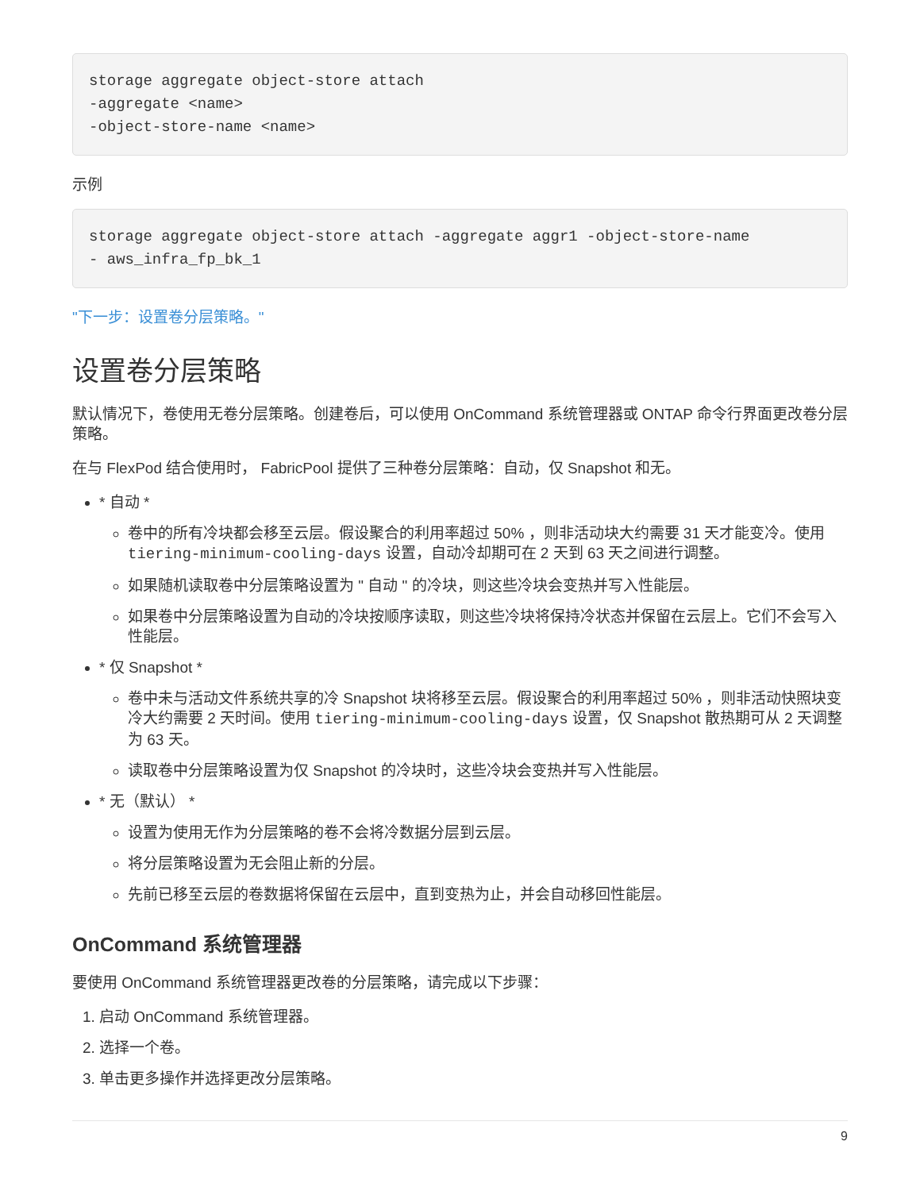storage aggregate object-store attach
-aggregate <name>
-object-store-name <name>
示例
storage aggregate object-store attach -aggregate aggr1 -object-store-name
- aws_infra_fp_bk_1
"下一步：设置卷分层策略。"
设置卷分层策略
默认情况下，卷使用无卷分层策略。创建卷后，可以使用 OnCommand 系统管理器或 ONTAP 命令行界面更改卷分层策略。
在与 FlexPod 结合使用时， FabricPool 提供了三种卷分层策略：自动，仅 Snapshot 和无。
* 自动 *
卷中的所有冷块都会移至云层。假设聚合的利用率超过 50% ，则非活动块大约需要 31 天才能变冷。使用 tiering-minimum-cooling-days 设置，自动冷却期可在 2 天到 63 天之间进行调整。
如果随机读取卷中分层策略设置为 " 自动 " 的冷块，则这些冷块会变热并写入性能层。
如果卷中分层策略设置为自动的冷块按顺序读取，则这些冷块将保持冷状态并保留在云层上。它们不会写入性能层。
* 仅 Snapshot *
卷中未与活动文件系统共享的冷 Snapshot 块将移至云层。假设聚合的利用率超过 50% ，则非活动快照块变冷大约需要 2 天时间。使用 tiering-minimum-cooling-days 设置，仅 Snapshot 散热期可从 2 天调整为 63 天。
读取卷中分层策略设置为仅 Snapshot 的冷块时，这些冷块会变热并写入性能层。
* 无（默认） *
设置为使用无作为分层策略的卷不会将冷数据分层到云层。
将分层策略设置为无会阻止新的分层。
先前已移至云层的卷数据将保留在云层中，直到变热为止，并会自动移回性能层。
OnCommand 系统管理器
要使用 OnCommand 系统管理器更改卷的分层策略，请完成以下步骤：
1. 启动 OnCommand 系统管理器。
2. 选择一个卷。
3. 单击更多操作并选择更改分层策略。
9